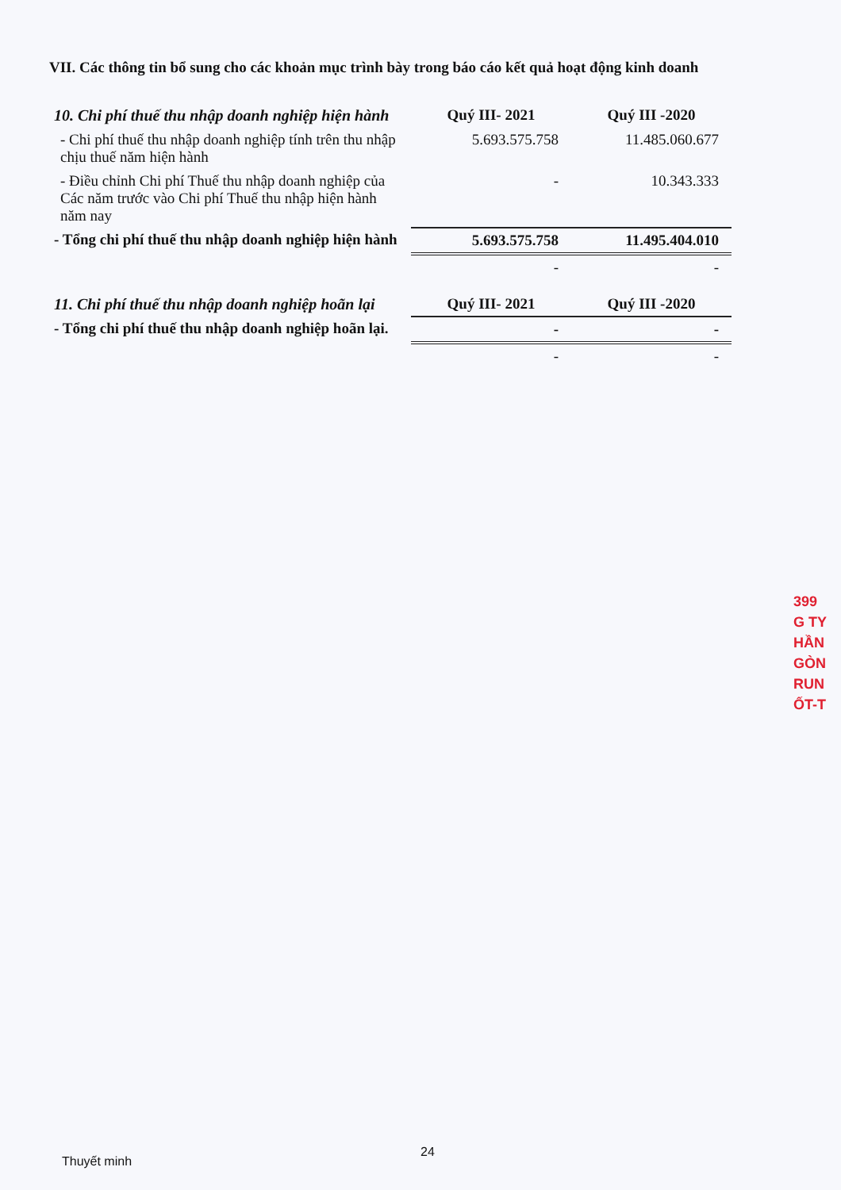VII. Các thông tin bổ sung cho các khoản mục trình bày trong báo cáo kết quả hoạt động kinh doanh
| 10. Chi phí thuế thu nhập doanh nghiệp hiện hành | Quý III- 2021 | Quý III -2020 |
| --- | --- | --- |
| - Chi phí thuế thu nhập doanh nghiệp tính trên thu nhập chịu thuế năm hiện hành | 5.693.575.758 | 11.485.060.677 |
| - Điều chỉnh Chi phí Thuế thu nhập doanh nghiệp của Các năm trước vào Chi phí Thuế thu nhập hiện hành năm nay | - | 10.343.333 |
| - Tổng chi phí thuế thu nhập doanh nghiệp hiện hành | 5.693.575.758 | 11.495.404.010 |
| | - | - |
| 11. Chi phí thuế thu nhập doanh nghiệp hoãn lại | Quý III- 2021 | Quý III -2020 |
| - Tổng chi phí thuế thu nhập doanh nghiệp hoãn lại. | - | - |
| | - | - |
399
G TY
HẦN
GÒN
RUN
ỐT-T
24
Thuyết minh